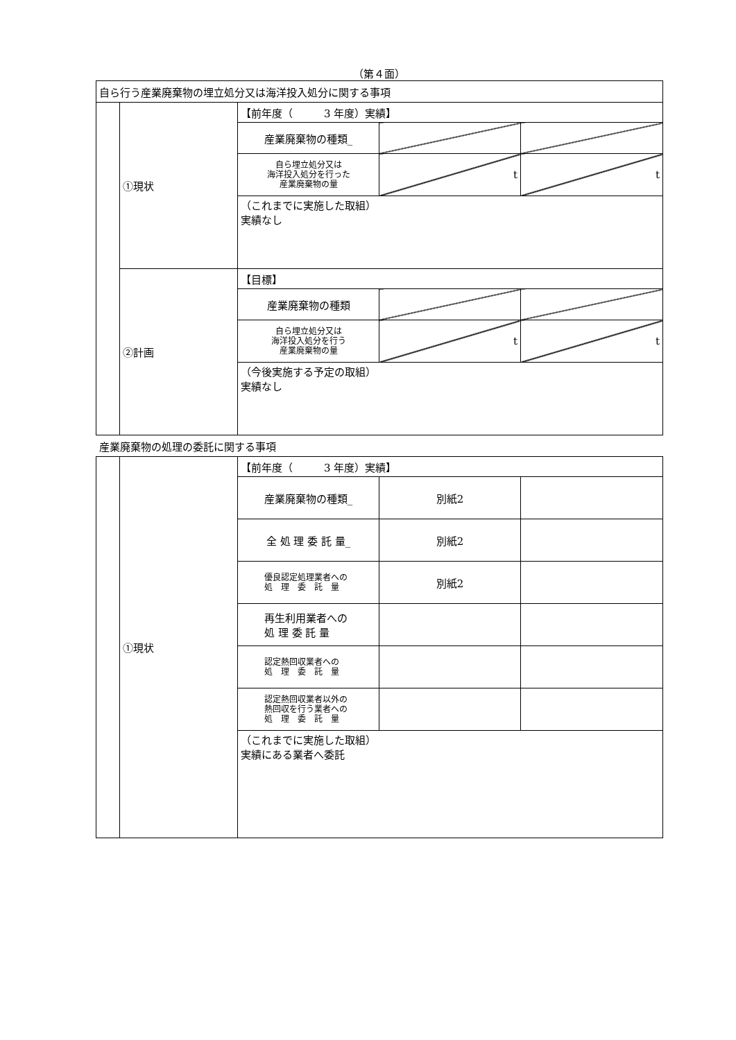（第４面）
| 自ら行う産業廃棄物の埋立処分又は海洋投入処分に関する事項 | | | | |
| | ①現状 | 【前年度（ 3 年度）実績】 | | |
| | | 産業廃棄物の種類_ | | |
| | | 自ら埋立処分又は 海洋投入処分を行った 産業廃棄物の量 | t | t |
| | | （これまでに実施した取組） 実績なし | | |
| | ②計画 | 【目標】 | | |
| | | 産業廃棄物の種類 | | |
| | | 自ら埋立処分又は 海洋投入処分を行う 産業廃棄物の量 | t | t |
| | | （今後実施する予定の取組） 実績なし | | |
| 産業廃棄物の処理の委託に関する事項 | | | | |
| | ①現状 | 【前年度（ 3 年度）実績】 | | |
| | | 産業廃棄物の種類_ | 別紙2 | |
| | | 全 処 理 委 託 量_ | 別紙2 | |
| | | 優良認定処理業者への 処 理 委 託 量 | 別紙2 | |
| | | 再生利用業者への 処 理 委 託 量 | | |
| | | 認定熱回収業者への 処 理 委 託 量 | | |
| | | 認定熱回収業者以外の 熱回収を行う業者への 処 理 委 託 量 | | |
| | | （これまでに実施した取組） 実績にある業者へ委託 | | |